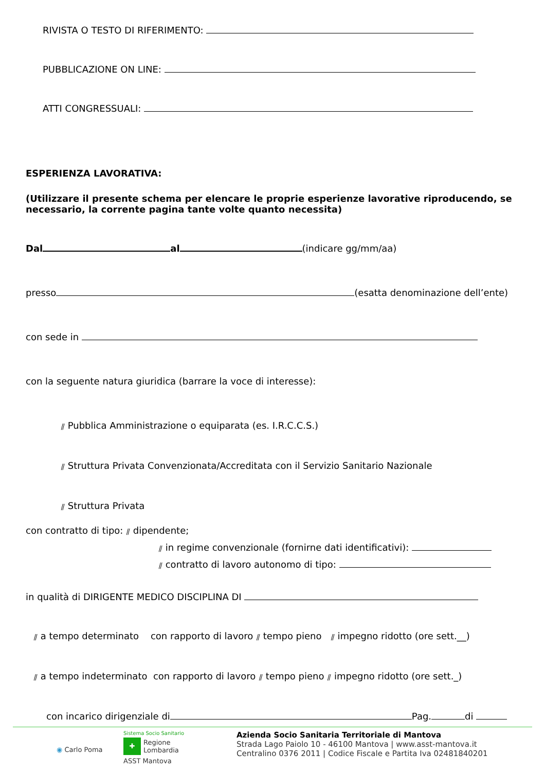RIVISTA O TESTO DI RIFERIMENTO:
PUBBLICAZIONE ON LINE:
ATTI CONGRESSUALI:
ESPERIENZA LAVORATIVA:
(Utilizzare il presente schema per elencare le proprie esperienze lavorative riproducendo, se necessario, la corrente pagina tante volte quanto necessita)
Dal al (indicare gg/mm/aa)
presso (esatta denominazione dell’ente)
con sede in
con la seguente natura giuridica (barrare la voce di interesse):
⫽ Pubblica Amministrazione o equiparata (es. I.R.C.C.S.)
⫽ Struttura Privata Convenzionata/Accreditata con il Servizio Sanitario Nazionale
⫽ Struttura Privata
con contratto di tipo: ⫽ dipendente;
⫽ in regime convenzionale (fornirne dati identificativi):
⫽ contratto di lavoro autonomo di tipo:
in qualità di DIRIGENTE MEDICO DISCIPLINA DI
⫽ a tempo determinato con rapporto di lavoro ⫽ tempo pieno ⫽ impegno ridotto (ore sett.__)
⫽ a tempo indeterminato con rapporto di lavoro ⫽ tempo pieno ⫽ impegno ridotto (ore sett._)
con incarico dirigenziale di Pag. di
◉ Carlo Poma
Sistema Socio Sanitario
✚ Regione
Lombardia
ASST Mantova
Azienda Socio Sanitaria Territoriale di Mantova
Strada Lago Paiolo 10 - 46100 Mantova | www.asst-mantova.it
Centralino 0376 2011 | Codice Fiscale e Partita Iva 02481840201